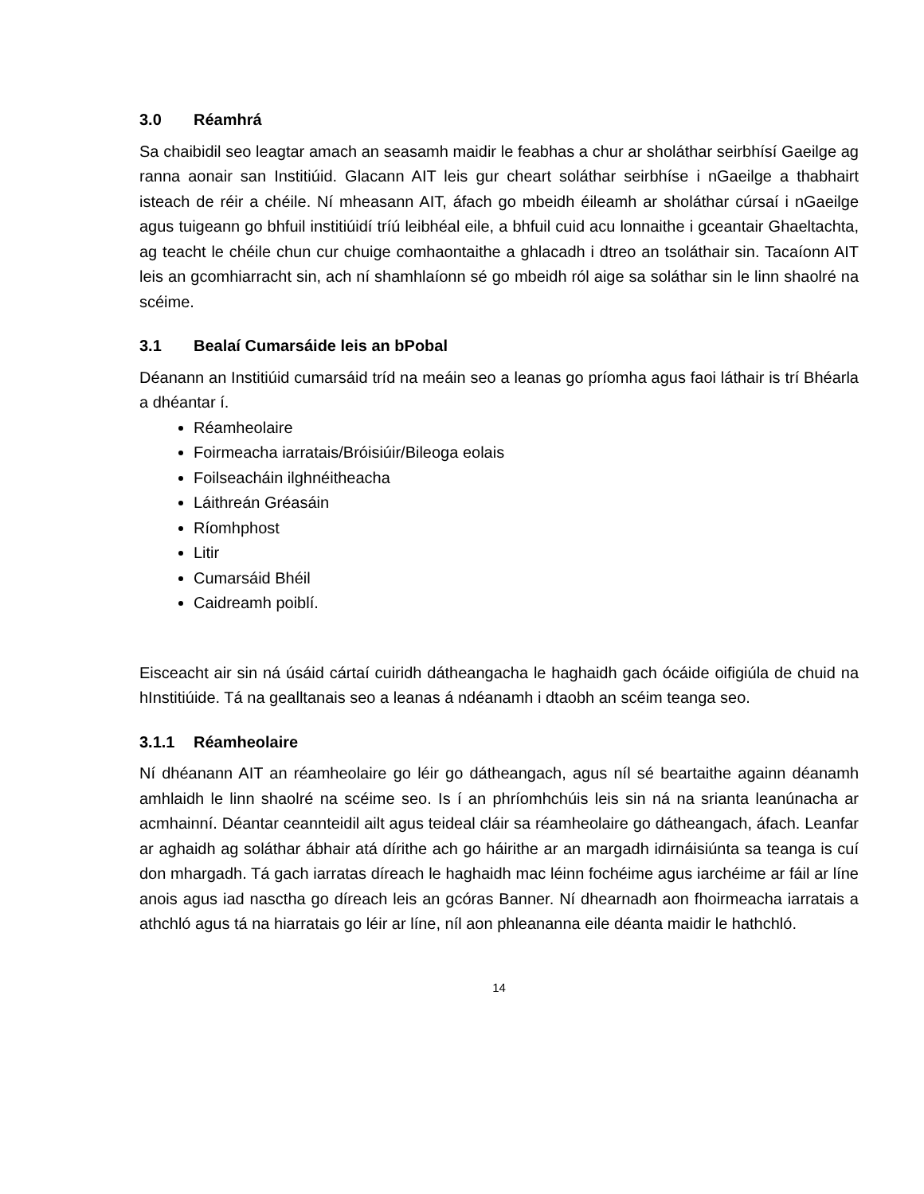3.0 Réamhrá
Sa chaibidil seo leagtar amach an seasamh maidir le feabhas a chur ar sholáthar seirbhísí Gaeilge ag ranna aonair san Institiúid. Glacann AIT leis gur cheart soláthar seirbhíse i nGaeilge a thabhairt isteach de réir a chéile. Ní mheasann AIT, áfach go mbeidh éileamh ar sholáthar cúrsaí i nGaeilge agus tuigeann go bhfuil institiúidí tríú leibhéal eile, a bhfuil cuid acu lonnaithe i gceantair Ghaeltachta, ag teacht le chéile chun cur chuige comhaontaithe a ghlacadh i dtreo an tsoláthair sin. Tacaíonn AIT leis an gcomhiarracht sin, ach ní shamhlaíonn sé go mbeidh ról aige sa soláthar sin le linn shaolré na scéime.
3.1 Bealaí Cumarsáide leis an bPobal
Déanann an Institiúid cumarsáid tríd na meáin seo a leanas go príomha agus faoi láthair is trí Bhéarla a dhéantar í.
Réamheolaire
Foirmeacha iarratais/Bróisiúir/Bileoga eolais
Foilseacháin ilghnéitheacha
Láithreán Gréasáin
Ríomhphost
Litir
Cumarsáid Bhéil
Caidreamh poiblí.
Eisceacht air sin ná úsáid cártaí cuiridh dátheangacha le haghaidh gach ócáide oifigiúla de chuid na hInstitiúide. Tá na gealltanais seo a leanas á ndéanamh i dtaobh an scéim teanga seo.
3.1.1 Réamheolaire
Ní dhéanann AIT an réamheolaire go léir go dátheangach, agus níl sé beartaithe againn déanamh amhlaidh le linn shaolré na scéime seo. Is í an phríomhchúis leis sin ná na srianta leanúnacha ar acmhainní. Déantar ceannteidil ailt agus teideal cláir sa réamheolaire go dátheangach, áfach. Leanfar ar aghaidh ag soláthar ábhair atá dírithe ach go háirithe ar an margadh idirnáisiúnta sa teanga is cuí don mhargadh. Tá gach iarratas díreach le haghaidh mac léinn fochéime agus iarchéime ar fáil ar líne anois agus iad nasctha go díreach leis an gcóras Banner. Ní dhearnadh aon fhoirmeacha iarratais a athchló agus tá na hiarratais go léir ar líne, níl aon phleananna eile déanta maidir le hathchló.
14